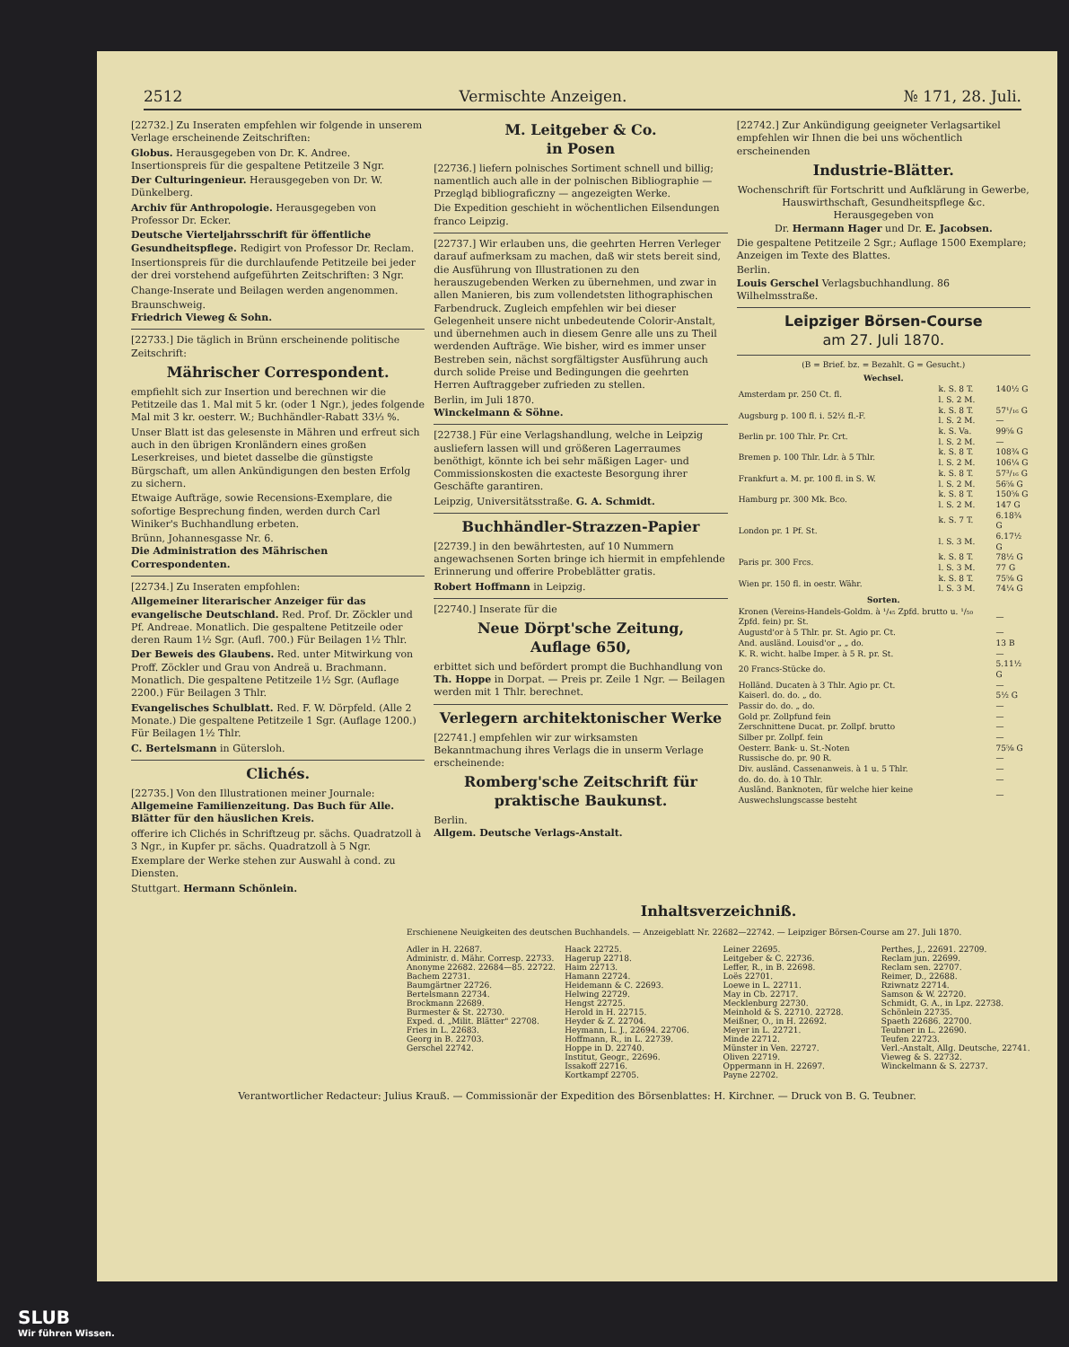2512 Vermischte Anzeigen. № 171, 28. Juli.
[22732.] Zu Inseraten empfehlen wir folgende in unserem Verlage erscheinende Zeitschriften:
Globus. Herausgegeben von Dr. K. Andree. Insertionspreis für die gespaltene Petitzeile 3 Ngr.
Der Culturingenieur. Herausgegeben von Dr. W. Dünkelberg.
Archiv für Anthropologie. Herausgegeben von Professor Dr. Ecker.
Deutsche Vierteljahrsschrift für öffentliche Gesundheitspflege. Redigirt von Professor Dr. Reclam.
Insertionspreis für die durchlaufende Petitzeile bei jeder der drei vorstehend aufgeführten Zeitschriften: 3 Ngr.
Change-Inserate und Beilagen werden angenommen.
Braunschweig.
Friedrich Vieweg & Sohn.
[22733.] Die täglich in Brünn erscheinende politische Zeitschrift:
Mährischer Correspondent.
empfiehlt sich zur Insertion und berechnen wir die Petitzeile das 1. Mal mit 5 kr. (oder 1 Ngr.), jedes folgende Mal mit 3 kr. oesterr. W.; Buchhändler-Rabatt 33⅓ %.
Unser Blatt ist das gelesenste in Mähren und erfreut sich auch in den übrigen Kronländern eines großen Leserkreises, und bietet dasselbe die günstigste Bürgschaft, um allen Ankündigungen den besten Erfolg zu sichern.
Etwaige Aufträge, sowie Recensions-Exemplare, die sofortige Besprechung finden, werden durch Carl Winiker's Buchhandlung erbeten.
Brünn, Johannesgasse Nr. 6.
Die Administration des Mährischen Correspondenten.
[22734.] Zu Inseraten empfohlen:
Allgemeiner literarischer Anzeiger für das evangelische Deutschland. Red. Prof. Dr. Zöckler und Pf. Andreae. Monatlich. Die gespaltene Petitzeile oder deren Raum 1½ Sgr. (Aufl. 700.) Für Beilagen 1½ Thlr.
Der Beweis des Glaubens. Red. unter Mitwirkung von Proff. Zöckler und Grau von Andreä u. Brachmann. Monatlich. Die gespaltene Petitzeile 1½ Sgr. (Auflage 2200.) Für Beilagen 3 Thlr.
Evangelisches Schulblatt. Red. F. W. Dörpfeld. (Alle 2 Monate.) Die gespaltene Petitzeile 1 Sgr. (Auflage 1200.) Für Beilagen 1½ Thlr.
C. Bertelsmann in Gütersloh.
Clichés.
[22735.] Von den Illustrationen meiner Journale:
Allgemeine Familienzeitung. Das Buch für Alle. Blätter für den häuslichen Kreis.
offerire ich Clichés in Schriftzeug pr. sächs. Quadratzoll à 3 Ngr., in Kupfer pr. sächs. Quadratzoll à 5 Ngr.
Exemplare der Werke stehen zur Auswahl à cond. zu Diensten.
Stuttgart. Hermann Schönlein.
M. Leitgeber & Co.
in Posen
[22736.] liefern polnisches Sortiment schnell und billig; namentlich auch alle in der polnischen Bibliographie — Przegląd bibliograficzny — angezeigten Werke.
Die Expedition geschieht in wöchentlichen Eilsendungen franco Leipzig.
[22737.] Wir erlauben uns, die geehrten Herren Verleger darauf aufmerksam zu machen, daß wir stets bereit sind, die Ausführung von Illustrationen zu den herauszugebenden Werken zu übernehmen, und zwar in allen Manieren, bis zum vollendetsten lithographischen Farbendruck. Zugleich empfehlen wir bei dieser Gelegenheit unsere nicht unbedeutende Colorir-Anstalt, und übernehmen auch in diesem Genre alle uns zu Theil werdenden Aufträge. Wie bisher, wird es immer unser Bestreben sein, nächst sorgfältigster Ausführung auch durch solide Preise und Bedingungen die geehrten Herren Auftraggeber zufrieden zu stellen.
Berlin, im Juli 1870.
Winckelmann & Söhne.
[22738.] Für eine Verlagshandlung, welche in Leipzig ausliefern lassen will und größeren Lagerraumes benöthigt, könnte ich bei sehr mäßigen Lager- und Commissionskosten die exacteste Besorgung ihrer Geschäfte garantiren.
Leipzig, Universitätsstraße. G. A. Schmidt.
Buchhändler-Strazzen-Papier
[22739.] in den bewährtesten, auf 10 Nummern angewachsenen Sorten bringe ich hiermit in empfehlende Erinnerung und offerire Probeblätter gratis.
Robert Hoffmann in Leipzig.
[22740.] Inserate für die
Neue Dörpt'sche Zeitung,
Auflage 650,
erbittet sich und befördert prompt die Buchhandlung von Th. Hoppe in Dorpat. — Preis pr. Zeile 1 Ngr. — Beilagen werden mit 1 Thlr. berechnet.
Verlegern architektonischer Werke
[22741.] empfehlen wir zur wirksamsten Bekanntmachung ihres Verlags die in unserm Verlage erscheinende:
Romberg'sche Zeitschrift für praktische Baukunst.
Berlin.
Allgem. Deutsche Verlags-Anstalt.
[22742.] Zur Ankündigung geeigneter Verlagsartikel empfehlen wir Ihnen die bei uns wöchentlich erscheinenden
Industrie-Blätter.
Wochenschrift für Fortschritt und Aufklärung in Gewerbe, Hauswirthschaft, Gesundheitspflege &c.
Herausgegeben von
Dr. Hermann Hager und Dr. E. Jacobsen.
Die gespaltene Petitzeile 2 Sgr.; Auflage 1500 Exemplare; Anzeigen im Texte des Blattes.
Berlin.
Louis Gerschel Verlagsbuchhandlung. 86 Wilhelmsstraße.
Leipziger Börsen-Course
am 27. Juli 1870.
(B = Brief. bz. = Bezahlt. G = Gesucht.)
| Wechsel. | | |
| --- | --- | --- |
| Amsterdam pr. 250 Ct. fl. | k. S. 8 T. | 140½ G |
| | l. S. 2 M. | |
| Augsburg p. 100 fl. i. 52½ fl.-F. | k. S. 8 T. | 57¹/₁₆ G |
| | l. S. 2 M. | — |
| Berlin pr. 100 Thlr. Pr. Crt. | k. S. Va. | 99⅝ G |
| | l. S. 2 M. | — |
| Bremen p. 100 Thlr. Ldr. à 5 Thlr. | k. S. 8 T. | 108¾ G |
| | l. S. 2 M. | 106¼ G |
| Frankfurt a. M. pr. 100 fl. in S. W. | k. S. 8 T. | 57³/₁₆ G |
| | l. S. 2 M. | 56⅝ G |
| Hamburg pr. 300 Mk. Bco. | k. S. 8 T. | 150⅝ G |
| | l. S. 2 M. | 147 G |
| London pr. 1 Pf. St. | k. S. 7 T. | 6.18¾ G |
| | l. S. 3 M. | 6.17½ G |
| Paris pr. 300 Frcs. | k. S. 8 T. | 78½ G |
| | l. S. 3 M. | 77 G |
| Wien pr. 150 fl. in oestr. Währ. | k. S. 8 T. | 75⅝ G |
| | l. S. 3 M. | 74¼ G |
| Sorten. | | |
| Kronen (Vereins-Handels-Goldm. à ¹/₄₅ Zpfd. brutto u. ¹/₅₀ Zpfd. fein) pr. St. | | — |
| Augustd'or à 5 Thlr. pr. St. Agio pr. Ct. | | — |
| And. ausländ. Louisd'or „ „ do. | | 13 B |
| K. R. wicht. halbe Imper. à 5 R. pr. St. | | — |
| 20 Francs-Stücke do. | | 5.11½ G |
| Holländ. Ducaten à 3 Thlr. Agio pr. Ct. | | — |
| Kaiserl. do. do. „ do. | | 5½ G |
| Passir do. do. „ do. | | — |
| Gold pr. Zollpfund fein | | — |
| Zerschnittene Ducat. pr. Zollpf. brutto | | — |
| Silber pr. Zollpf. fein | | — |
| Oesterr. Bank- u. St.-Noten | | 75⅝ G |
| Russische do. pr. 90 R. | | — |
| Div. ausländ. Cassenanweis. à 1 u. 5 Thlr. | | — |
| do. do. do. à 10 Thlr. | | — |
| Ausländ. Banknoten, für welche hier keine Auswechslungscasse besteht | | — |
Inhaltsverzeichniß.
Erschienene Neuigkeiten des deutschen Buchhandels. — Anzeigeblatt Nr. 22682—22742. — Leipziger Börsen-Course am 27. Juli 1870.
Adler in H. 22687.
Administr. d. Mähr. Corresp. 22733.
Anonyme 22682. 22684—85. 22722.
Bachem 22731.
Baumgärtner 22726.
Bertelsmann 22734.
Brockmann 22689.
Burmester & St. 22730.
Exped. d. „Milit. Blätter" 22708.
Fries in L. 22683.
Georg in B. 22703.
Gerschel 22742.
Haack 22725.
Hagerup 22718.
Haim 22713.
Hamann 22724.
Heidemann & C. 22693.
Helwing 22729.
Hengst 22725.
Herold in H. 22715.
Heyder & Z. 22704.
Heymann, L. J., 22694. 22706.
Hoffmann, R., in L. 22739.
Hoppe in D. 22740.
Institut, Geogr., 22696.
Issakoff 22716.
Kortkampf 22705.
Leiner 22695.
Leitgeber & C. 22736.
Leffer, R., in B. 22698.
Loës 22701.
Loewe in L. 22711.
May in Cb. 22717.
Mecklenburg 22730.
Meinhold & S. 22710. 22728.
Meißner, O., in H. 22692.
Meyer in L. 22721.
Minde 22712.
Münster in Ven. 22727.
Oliven 22719.
Oppermann in H. 22697.
Payne 22702.
Perthes, J., 22691. 22709.
Reclam jun. 22699.
Reclam sen. 22707.
Reimer, D., 22688.
Rziwnatz 22714.
Samson & W. 22720.
Schmidt, G. A., in Lpz. 22738.
Schönlein 22735.
Spaeth 22686. 22700.
Teubner in L. 22690.
Teufen 22723.
Verl.-Anstalt, Allg. Deutsche, 22741.
Vieweg & S. 22732.
Winckelmann & S. 22737.
Verantwortlicher Redacteur: Julius Krauß. — Commissionär der Expedition des Börsenblattes: H. Kirchner. — Druck von B. G. Teubner.
SLUB
Wir führen Wissen.